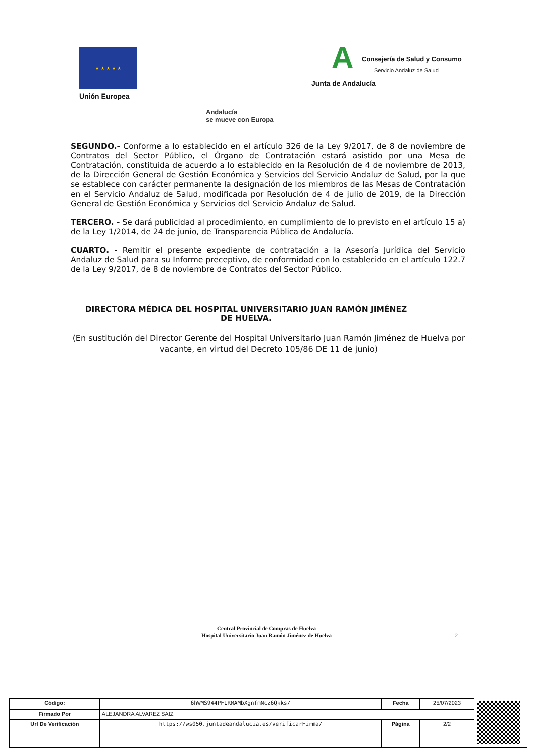★ ★ ★ ★ ★
Unión Europea
A Consejería de Salud y Consumo
Servicio Andaluz de Salud
Junta de Andalucía
Andalucía
se mueve con Europa
SEGUNDO.- Conforme a lo establecido en el artículo 326 de la Ley 9/2017, de 8 de noviembre de Contratos del Sector Público, el Órgano de Contratación estará asistido por una Mesa de Contratación, constituida de acuerdo a lo establecido en la Resolución de 4 de noviembre de 2013, de la Dirección General de Gestión Económica y Servicios del Servicio Andaluz de Salud, por la que se establece con carácter permanente la designación de los miembros de las Mesas de Contratación en el Servicio Andaluz de Salud, modificada por Resolución de 4 de julio de 2019, de la Dirección General de Gestión Económica y Servicios del Servicio Andaluz de Salud.
TERCERO. - Se dará publicidad al procedimiento, en cumplimiento de lo previsto en el artículo 15 a) de la Ley 1/2014, de 24 de junio, de Transparencia Pública de Andalucía.
CUARTO. - Remitir el presente expediente de contratación a la Asesoría Jurídica del Servicio Andaluz de Salud para su Informe preceptivo, de conformidad con lo establecido en el artículo 122.7 de la Ley 9/2017, de 8 de noviembre de Contratos del Sector Público.
DIRECTORA MÉDICA DEL HOSPITAL UNIVERSITARIO JUAN RAMÓN JIMÉNEZ
DE HUELVA.
(En sustitución del Director Gerente del Hospital Universitario Juan Ramón Jiménez de Huelva por vacante, en virtud del Decreto 105/86 DE 11 de junio)
Central Provincial de Compras de Huelva
Hospital Universitario Juan Ramón Jiménez de Huelva
2
| Código: | 6hWMS944PFIRMAMbXgnfmNcz6Qkks/ | Fecha | 25/07/2023 |
| Firmado Por | ALEJANDRA ALVAREZ SAIZ | | |
| Url De Verificación | https://ws050.juntadeandalucia.es/verificarFirma/ | Página | 2/2 |